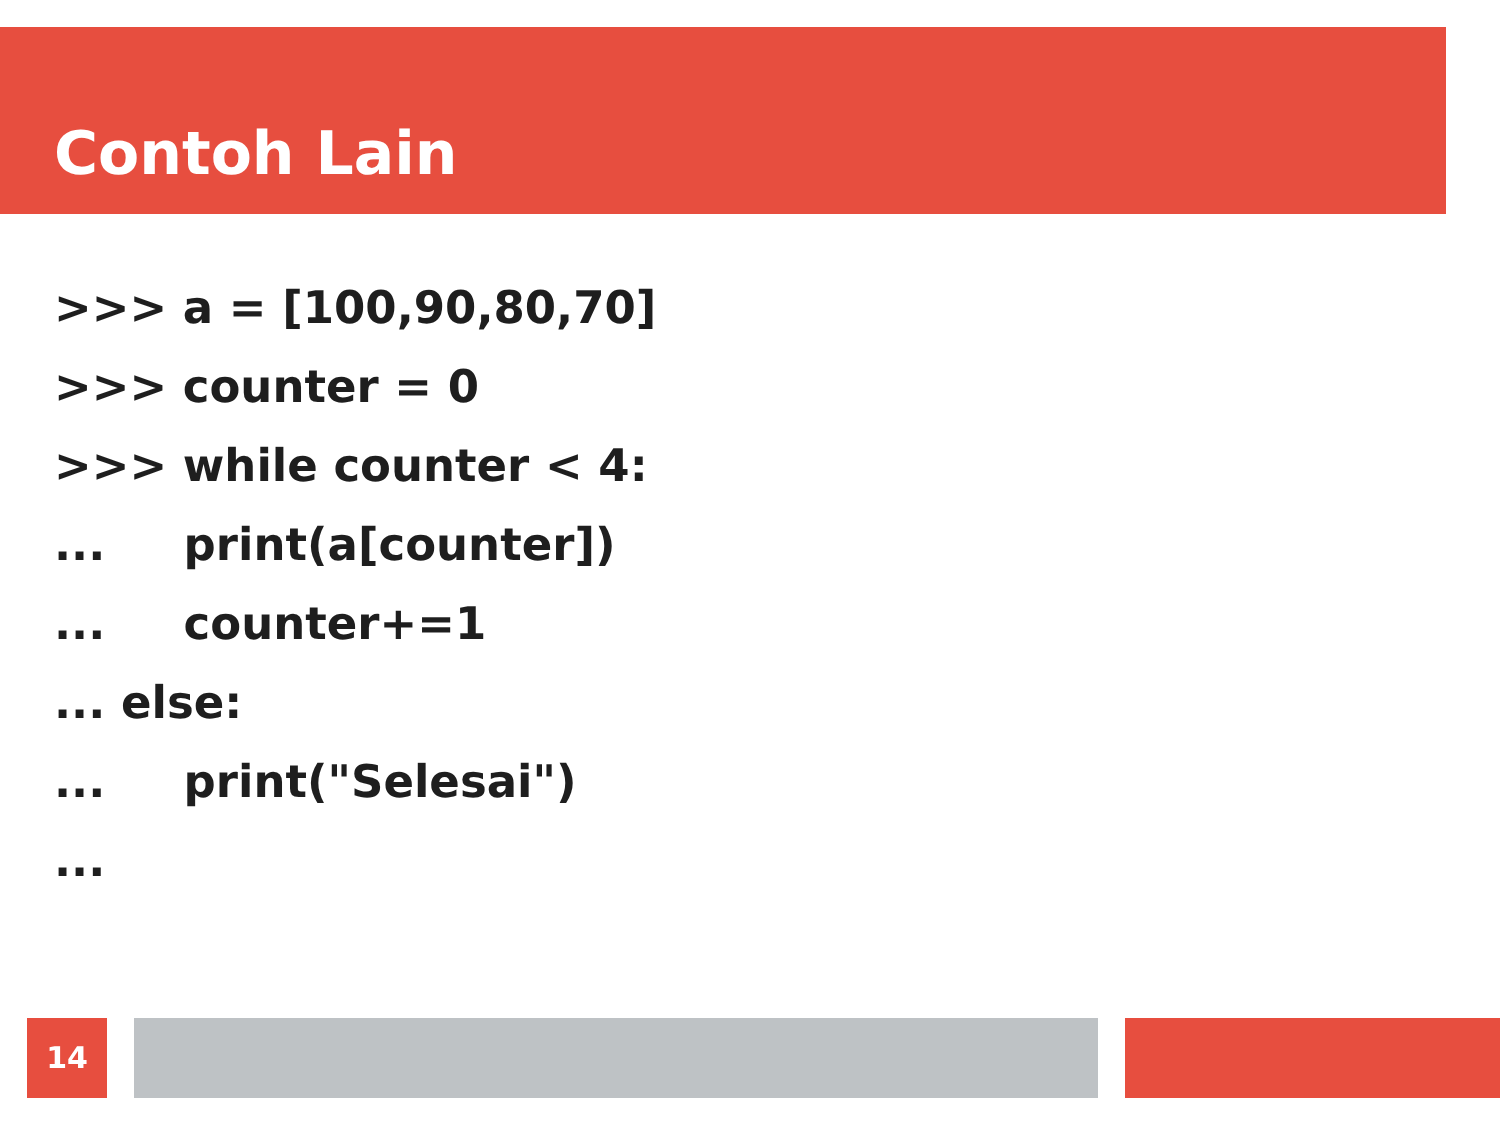Contoh Lain
>>> a = [100,90,80,70]
>>> counter = 0
>>> while counter < 4:
... print(a[counter])
... counter+=1
... else:
... print("Selesai")
...
14